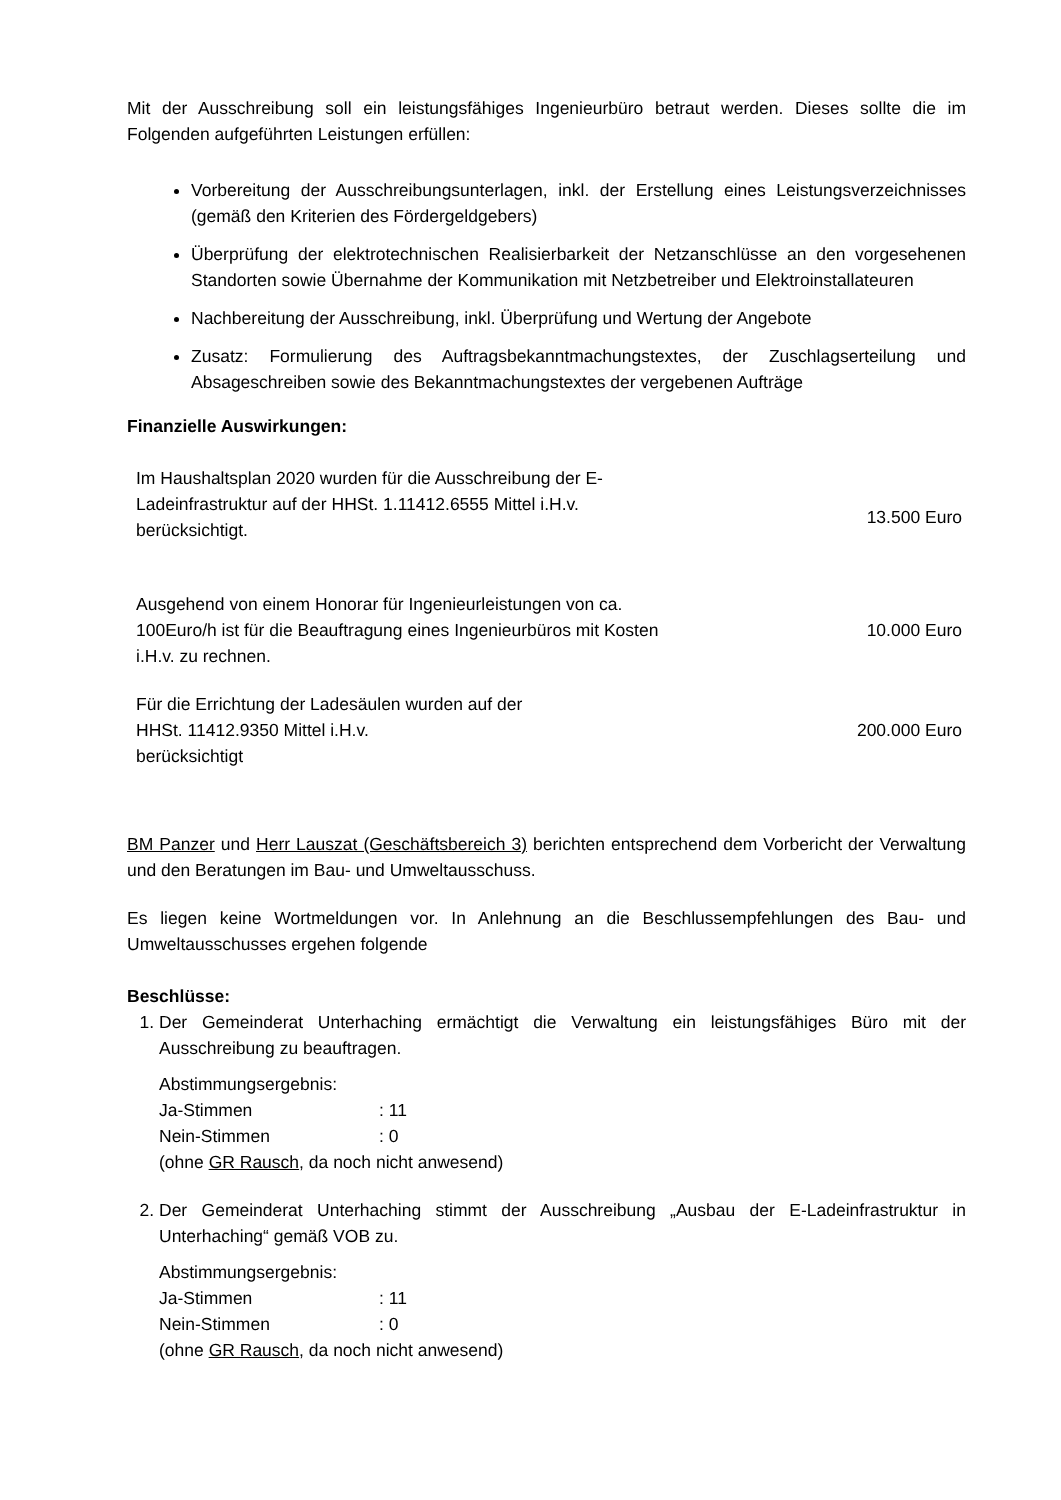Mit der Ausschreibung soll ein leistungsfähiges Ingenieurbüro betraut werden. Dieses sollte die im Folgenden aufgeführten Leistungen erfüllen:
Vorbereitung der Ausschreibungsunterlagen, inkl. der Erstellung eines Leistungsverzeichnisses (gemäß den Kriterien des Fördergeldgebers)
Überprüfung der elektrotechnischen Realisierbarkeit der Netzanschlüsse an den vorgesehenen Standorten sowie Übernahme der Kommunikation mit Netzbetreiber und Elektroinstallateuren
Nachbereitung der Ausschreibung, inkl. Überprüfung und Wertung der Angebote
Zusatz: Formulierung des Auftragsbekanntmachungstextes, der Zuschlagserteilung und Absageschreiben sowie des Bekanntmachungstextes der vergebenen Aufträge
Finanzielle Auswirkungen:
| Im Haushaltsplan 2020 wurden für die Ausschreibung der E- Ladeinfrastruktur auf der HHSt. 1.11412.6555 Mittel i.H.v. berücksichtigt. | 13.500 Euro |
| Ausgehend von einem Honorar für Ingenieurleistungen von ca. 100Euro/h ist für die Beauftragung eines Ingenieurbüros mit Kosten i.H.v. zu rechnen. | 10.000 Euro |
| Für die Errichtung der Ladesäulen wurden auf der HHSt. 11412.9350 Mittel i.H.v. berücksichtigt | 200.000 Euro |
BM Panzer und Herr Lauszat (Geschäftsbereich 3) berichten entsprechend dem Vorbericht der Verwaltung und den Beratungen im Bau- und Umweltausschuss.
Es liegen keine Wortmeldungen vor. In Anlehnung an die Beschlussempfehlungen des Bau- und Umweltausschusses ergehen folgende
Beschlüsse:
1. Der Gemeinderat Unterhaching ermächtigt die Verwaltung ein leistungsfähiges Büro mit der Ausschreibung zu beauftragen.
Abstimmungsergebnis:
Ja-Stimmen: 11
Nein-Stimmen: 0
(ohne GR Rausch, da noch nicht anwesend)
2. Der Gemeinderat Unterhaching stimmt der Ausschreibung „Ausbau der E-Ladeinfrastruktur in Unterhaching“ gemäß VOB zu.
Abstimmungsergebnis:
Ja-Stimmen: 11
Nein-Stimmen: 0
(ohne GR Rausch, da noch nicht anwesend)